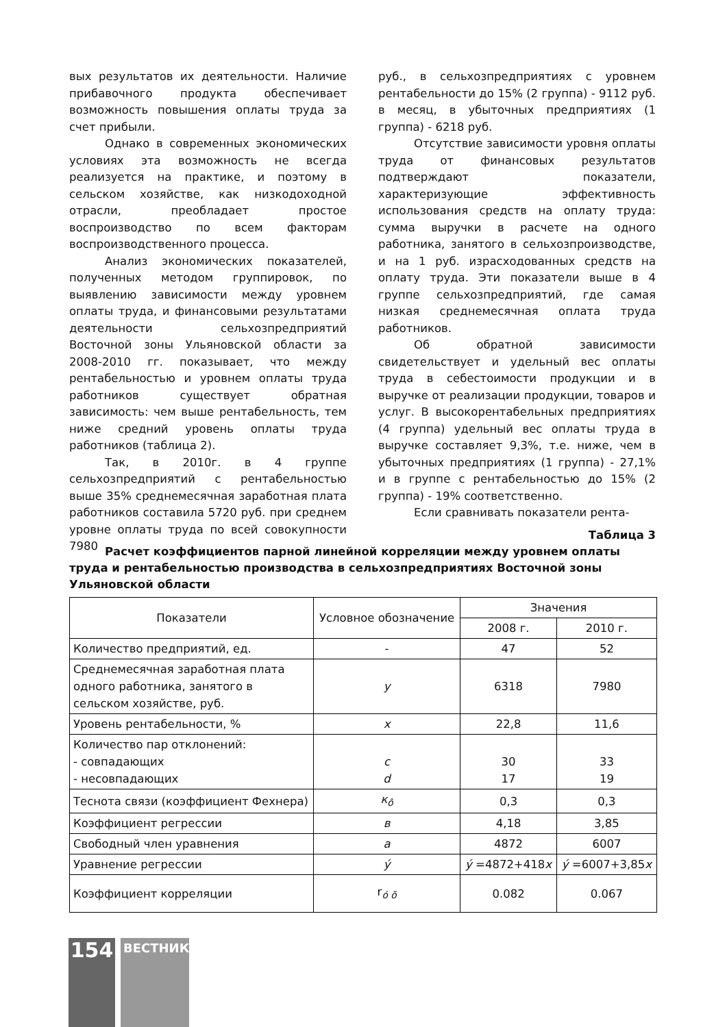вых результатов их деятельности. Наличие прибавочного продукта обеспечивает возможность повышения оплаты труда за счет прибыли.
Однако в современных экономических условиях эта возможность не всегда реализуется на практике, и поэтому в сельском хозяйстве, как низкодоходной отрасли, преобладает простое воспроизводство по всем факторам воспроизводственного процесса.
Анализ экономических показателей, полученных методом группировок, по выявлению зависимости между уровнем оплаты труда, и финансовыми результатами деятельности сельхозпредприятий Восточной зоны Ульяновской области за 2008-2010 гг. показывает, что между рентабельностью и уровнем оплаты труда работников существует обратная зависимость: чем выше рентабельность, тем ниже средний уровень оплаты труда работников (таблица 2).
Так, в 2010г. в 4 группе сельхозпредприятий с рентабельностью выше 35% среднемесячная заработная плата работников составила 5720 руб. при среднем уровне оплаты труда по всей совокупности 7980
руб., в сельхозпредприятиях с уровнем рентабельности до 15% (2 группа) - 9112 руб. в месяц, в убыточных предприятиях (1 группа) - 6218 руб.
Отсутствие зависимости уровня оплаты труда от финансовых результатов подтверждают показатели, характеризующие эффективность использования средств на оплату труда: сумма выручки в расчете на одного работника, занятого в сельхозпроизводстве, и на 1 руб. израсходованных средств на оплату труда. Эти показатели выше в 4 группе сельхозпредприятий, где самая низкая среднемесячная оплата труда работников.
Об обратной зависимости свидетельствует и удельный вес оплаты труда в себестоимости продукции и в выручке от реализации продукции, товаров и услуг. В высокорентабельных предприятиях (4 группа) удельный вес оплаты труда в выручке составляет 9,3%, т.е. ниже, чем в убыточных предприятиях (1 группа) - 27,1% и в группе с рентабельностью до 15% (2 группа) - 19% соответственно.
Если сравнивать показатели рента-
Таблица 3
Расчет коэффициентов парной линейной корреляции между уровнем оплаты труда и рентабельностью производства в сельхозпредприятиях Восточной зоны Ульяновской области
| Показатели | Условное обозначение | Значения | |
| --- | --- | --- | --- |
| | | 2008 г. | 2010 г. |
| Количество предприятий, ед. | - | 47 | 52 |
| Среднемесячная заработная плата одного работника, занятого в сельском хозяйстве, руб. | y | 6318 | 7980 |
| Уровень рентабельности, % | x | 22,8 | 11,6 |
| Количество пар отклонений: - совпадающих - несовпадающих | c d | 30 17 | 33 19 |
| Теснота связи (коэффициент Фехнера) | к<sub>ô</sub> | 0,3 | 0,3 |
| Коэффициент регрессии | в | 4,18 | 3,85 |
| Свободный член уравнения | a | 4872 | 6007 |
| Уравнение регрессии | ý | ý =4872+418 x | ý =6007+3,85 x |
| Коэффициент корреляции | r<sub>ó õ</sub> | 0.082 | 0.067 |
154
ВЕСТНИК